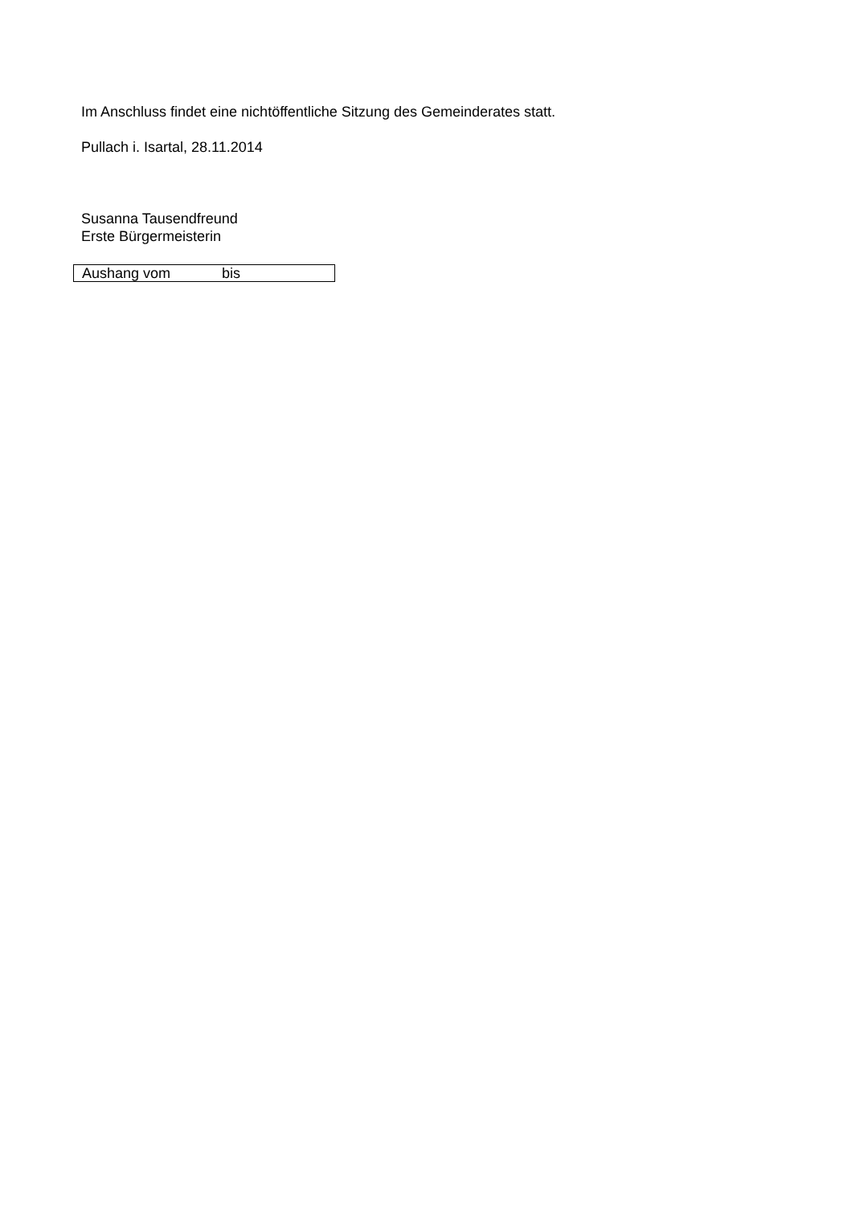Im Anschluss findet eine nichtöffentliche Sitzung des Gemeinderates statt.
Pullach i. Isartal, 28.11.2014
Susanna Tausendfreund
Erste Bürgermeisterin
Aushang vom bis